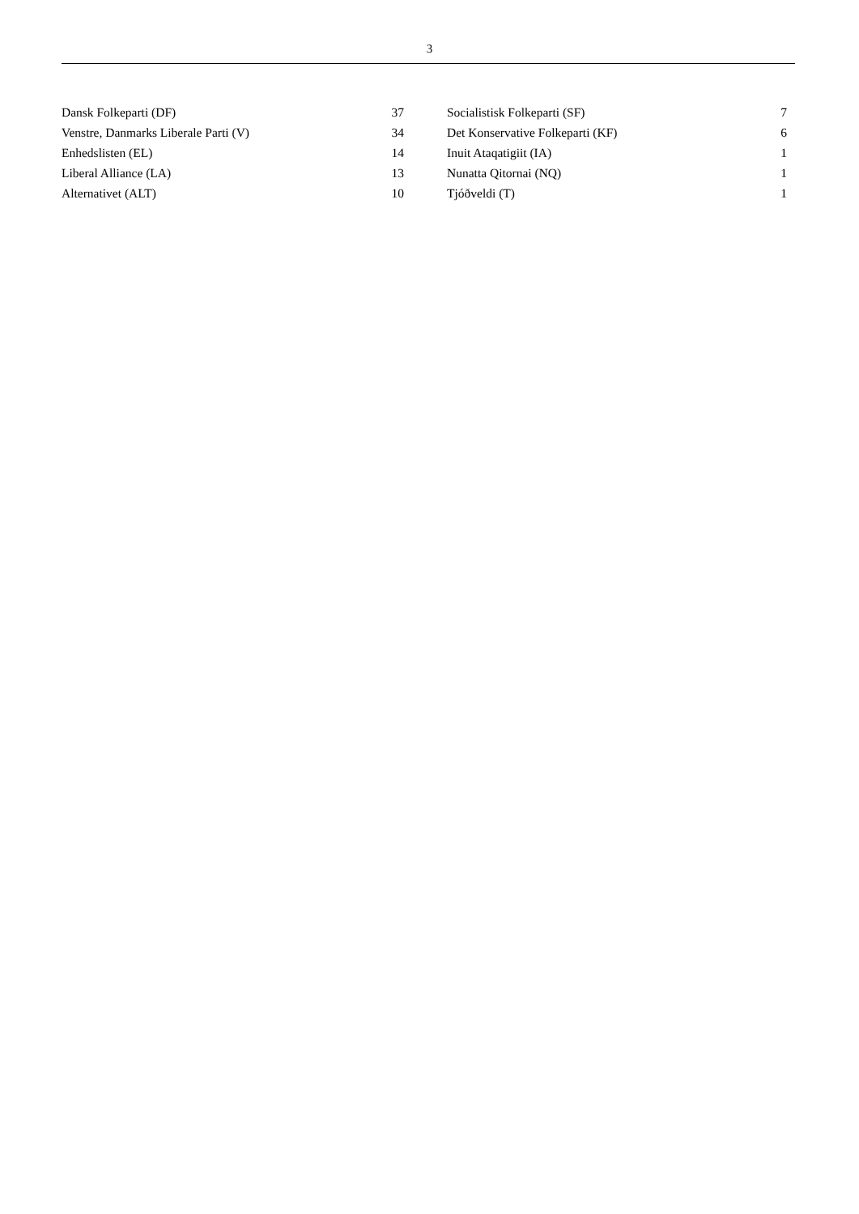3
| Dansk Folkeparti (DF) | 37 | | Socialistisk Folkeparti (SF) | 7 |
| Venstre, Danmarks Liberale Parti (V) | 34 | | Det Konservative Folkeparti (KF) | 6 |
| Enhedslisten (EL) | 14 | | Inuit Ataqatigiit (IA) | 1 |
| Liberal Alliance (LA) | 13 | | Nunatta Qitornai (NQ) | 1 |
| Alternativet (ALT) | 10 | | Tjóðveldi (T) | 1 |